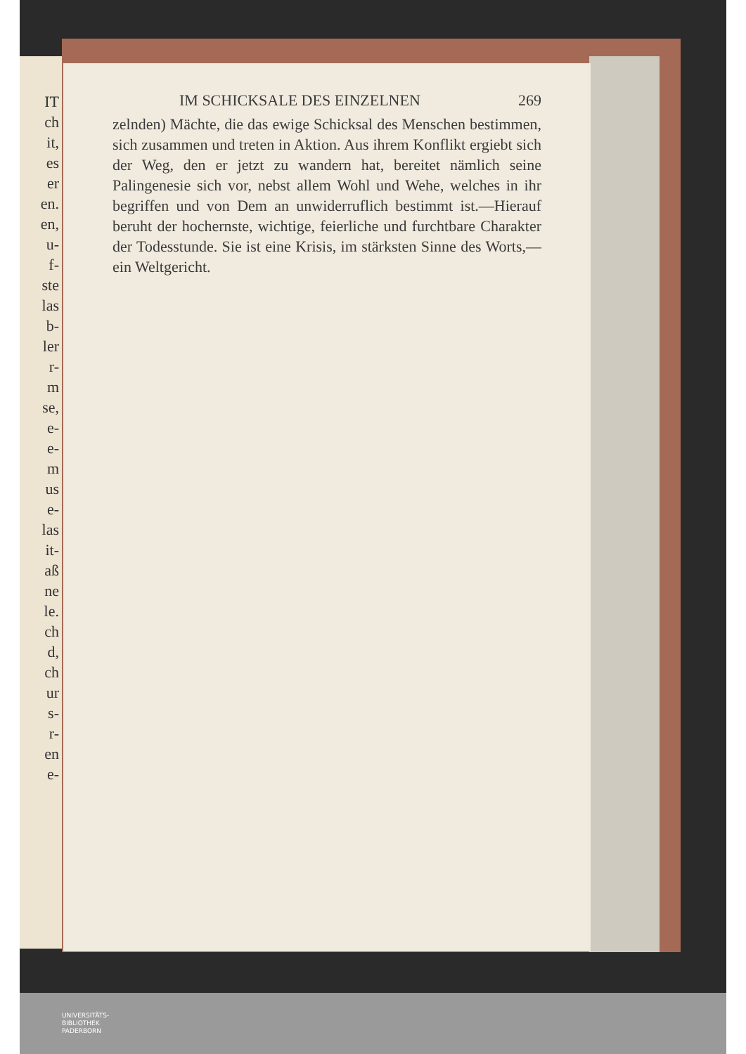IT
ch
it,
es
er
en.
en,
u-
f-
ste
las
b-
ler
r-
m
se,
e-
e-
m
us
e-
las
it-
aß
ne
le.
ch
d,
ch
ur
s-
r-
en
e-
IM SCHICKSALE DES EINZELNEN 269
zelnden) Mächte, die das ewige Schicksal des Menschen bestimmen, sich zusammen und treten in Aktion. Aus ihrem Konflikt ergiebt sich der Weg, den er jetzt zu wandern hat, bereitet nämlich seine Palingenesie sich vor, nebst allem Wohl und Wehe, welches in ihr begriffen und von Dem an unwiderruflich bestimmt ist.—Hierauf beruht der hochernste, wichtige, feierliche und furchtbare Charakter der Todesstunde. Sie ist eine Krisis, im stärksten Sinne des Worts,—ein Weltgericht.
UNIVERSITÄTS-
BIBLIOTHEK
PADERBORN